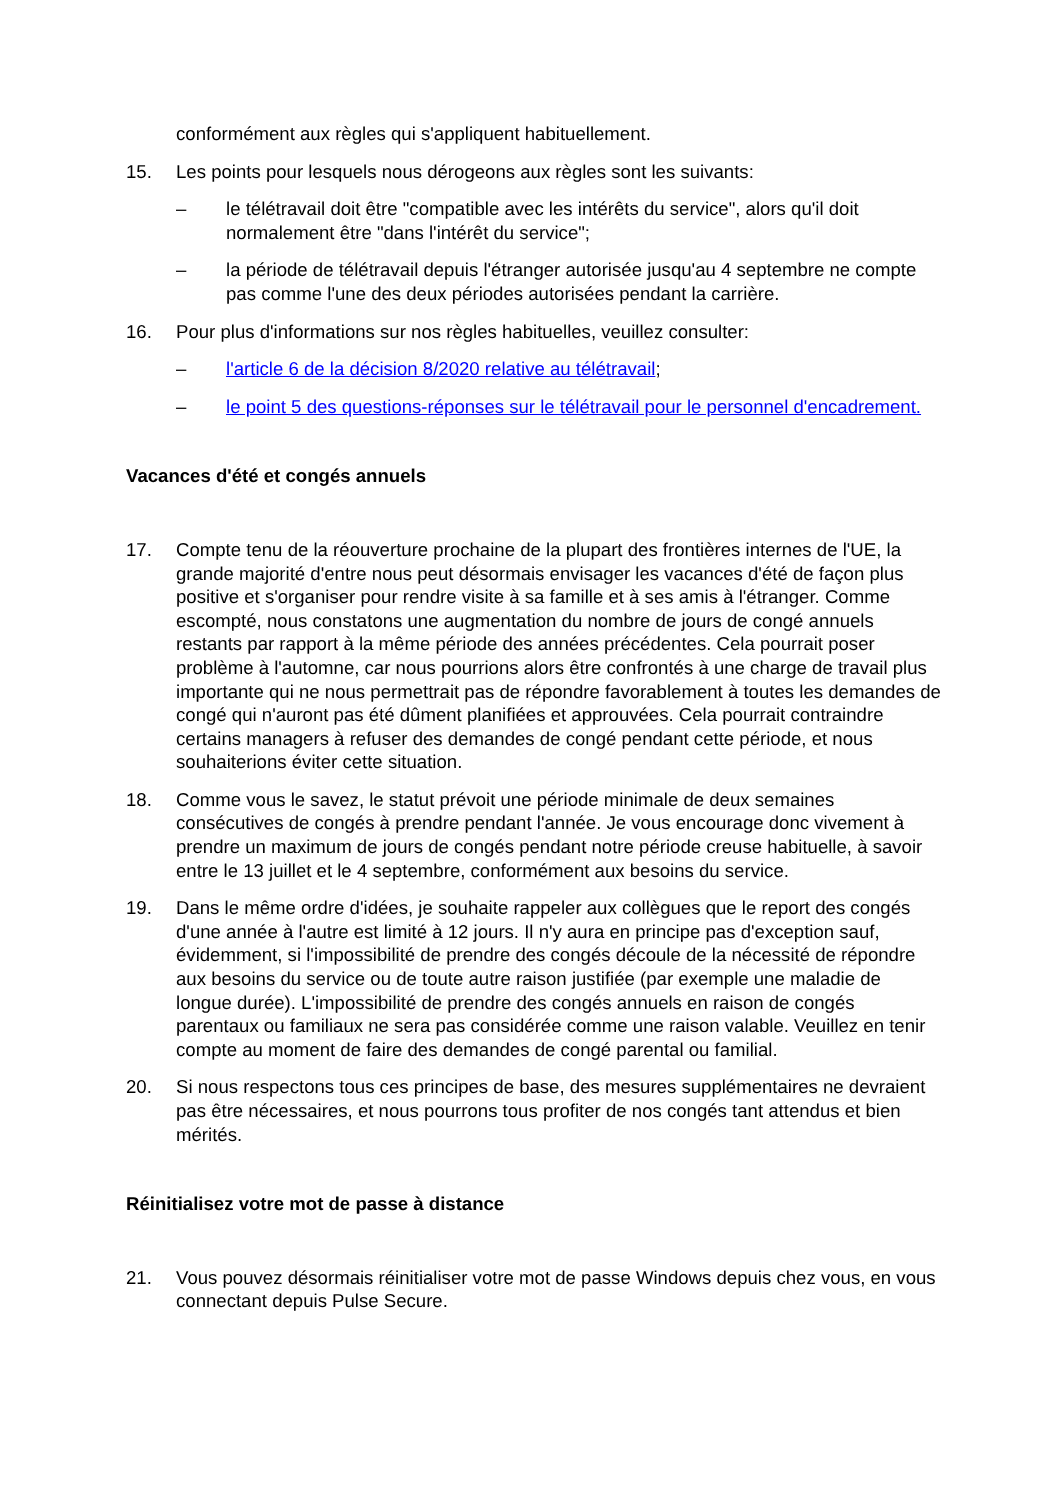conformément aux règles qui s'appliquent habituellement.
15. Les points pour lesquels nous dérogeons aux règles sont les suivants:
– le télétravail doit être "compatible avec les intérêts du service", alors qu'il doit normalement être "dans l'intérêt du service";
– la période de télétravail depuis l'étranger autorisée jusqu'au 4 septembre ne compte pas comme l'une des deux périodes autorisées pendant la carrière.
16. Pour plus d'informations sur nos règles habituelles, veuillez consulter:
– l'article 6 de la décision 8/2020 relative au télétravail;
– le point 5 des questions-réponses sur le télétravail pour le personnel d'encadrement.
Vacances d'été et congés annuels
17. Compte tenu de la réouverture prochaine de la plupart des frontières internes de l'UE, la grande majorité d'entre nous peut désormais envisager les vacances d'été de façon plus positive et s'organiser pour rendre visite à sa famille et à ses amis à l'étranger. Comme escompté, nous constatons une augmentation du nombre de jours de congé annuels restants par rapport à la même période des années précédentes. Cela pourrait poser problème à l'automne, car nous pourrions alors être confrontés à une charge de travail plus importante qui ne nous permettrait pas de répondre favorablement à toutes les demandes de congé qui n'auront pas été dûment planifiées et approuvées. Cela pourrait contraindre certains managers à refuser des demandes de congé pendant cette période, et nous souhaiterions éviter cette situation.
18. Comme vous le savez, le statut prévoit une période minimale de deux semaines consécutives de congés à prendre pendant l'année. Je vous encourage donc vivement à prendre un maximum de jours de congés pendant notre période creuse habituelle, à savoir entre le 13 juillet et le 4 septembre, conformément aux besoins du service.
19. Dans le même ordre d'idées, je souhaite rappeler aux collègues que le report des congés d'une année à l'autre est limité à 12 jours. Il n'y aura en principe pas d'exception sauf, évidemment, si l'impossibilité de prendre des congés découle de la nécessité de répondre aux besoins du service ou de toute autre raison justifiée (par exemple une maladie de longue durée). L'impossibilité de prendre des congés annuels en raison de congés parentaux ou familiaux ne sera pas considérée comme une raison valable. Veuillez en tenir compte au moment de faire des demandes de congé parental ou familial.
20. Si nous respectons tous ces principes de base, des mesures supplémentaires ne devraient pas être nécessaires, et nous pourrons tous profiter de nos congés tant attendus et bien mérités.
Réinitialisez votre mot de passe à distance
21. Vous pouvez désormais réinitialiser votre mot de passe Windows depuis chez vous, en vous connectant depuis Pulse Secure.